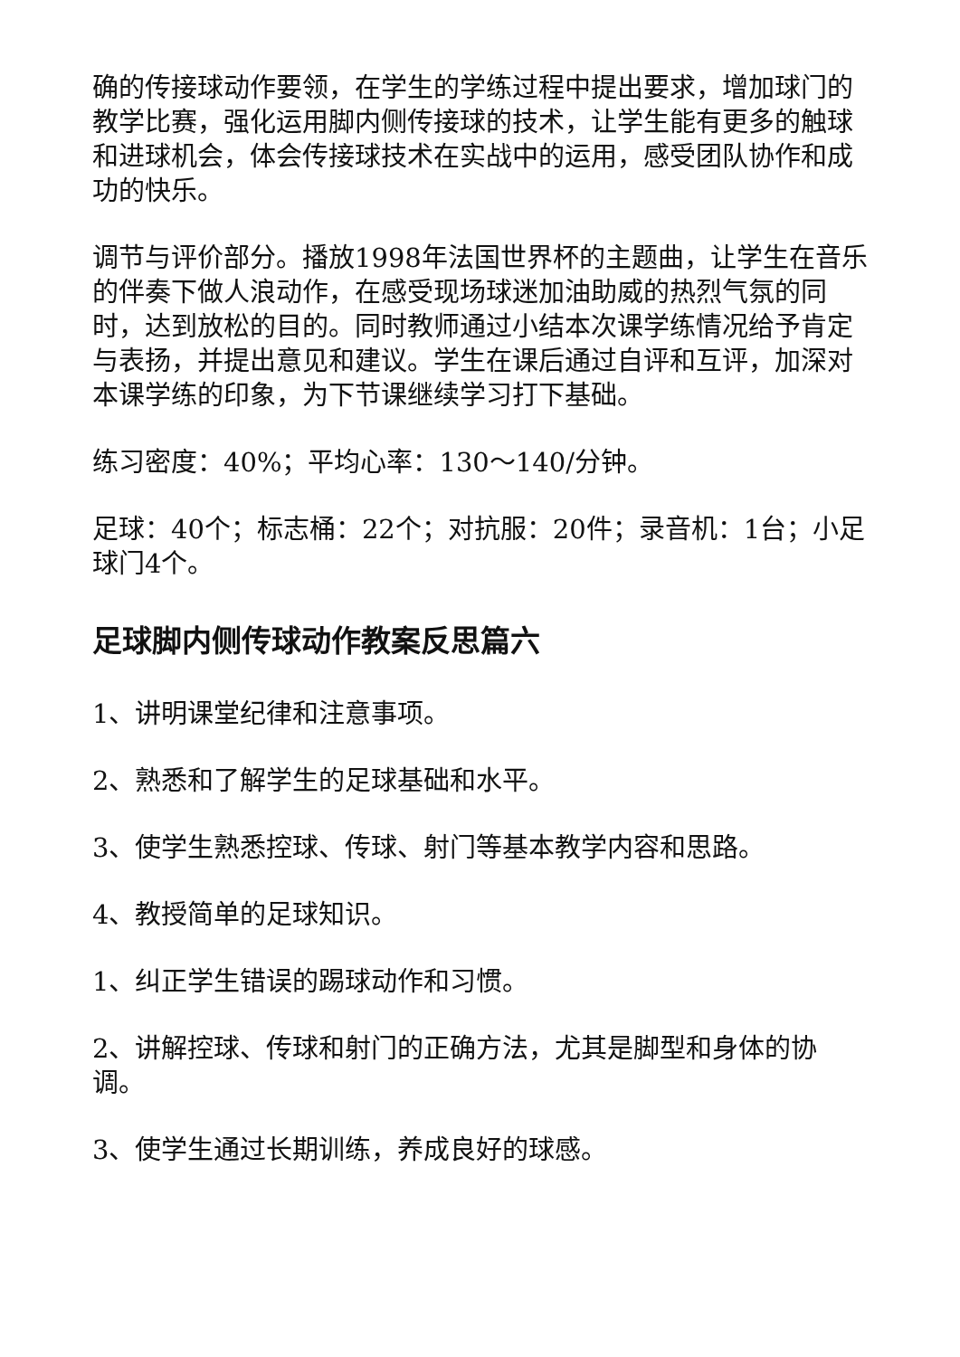确的传接球动作要领，在学生的学练过程中提出要求，增加球门的教学比赛，强化运用脚内侧传接球的技术，让学生能有更多的触球和进球机会，体会传接球技术在实战中的运用，感受团队协作和成功的快乐。
调节与评价部分。播放1998年法国世界杯的主题曲，让学生在音乐的伴奏下做人浪动作，在感受现场球迷加油助威的热烈气氛的同时，达到放松的目的。同时教师通过小结本次课学练情况给予肯定与表扬，并提出意见和建议。学生在课后通过自评和互评，加深对本课学练的印象，为下节课继续学习打下基础。
练习密度：40%；平均心率：130～140/分钟。
足球：40个；标志桶：22个；对抗服：20件；录音机：1台；小足球门4个。
足球脚内侧传球动作教案反思篇六
1、讲明课堂纪律和注意事项。
2、熟悉和了解学生的足球基础和水平。
3、使学生熟悉控球、传球、射门等基本教学内容和思路。
4、教授简单的足球知识。
1、纠正学生错误的踢球动作和习惯。
2、讲解控球、传球和射门的正确方法，尤其是脚型和身体的协调。
3、使学生通过长期训练，养成良好的球感。